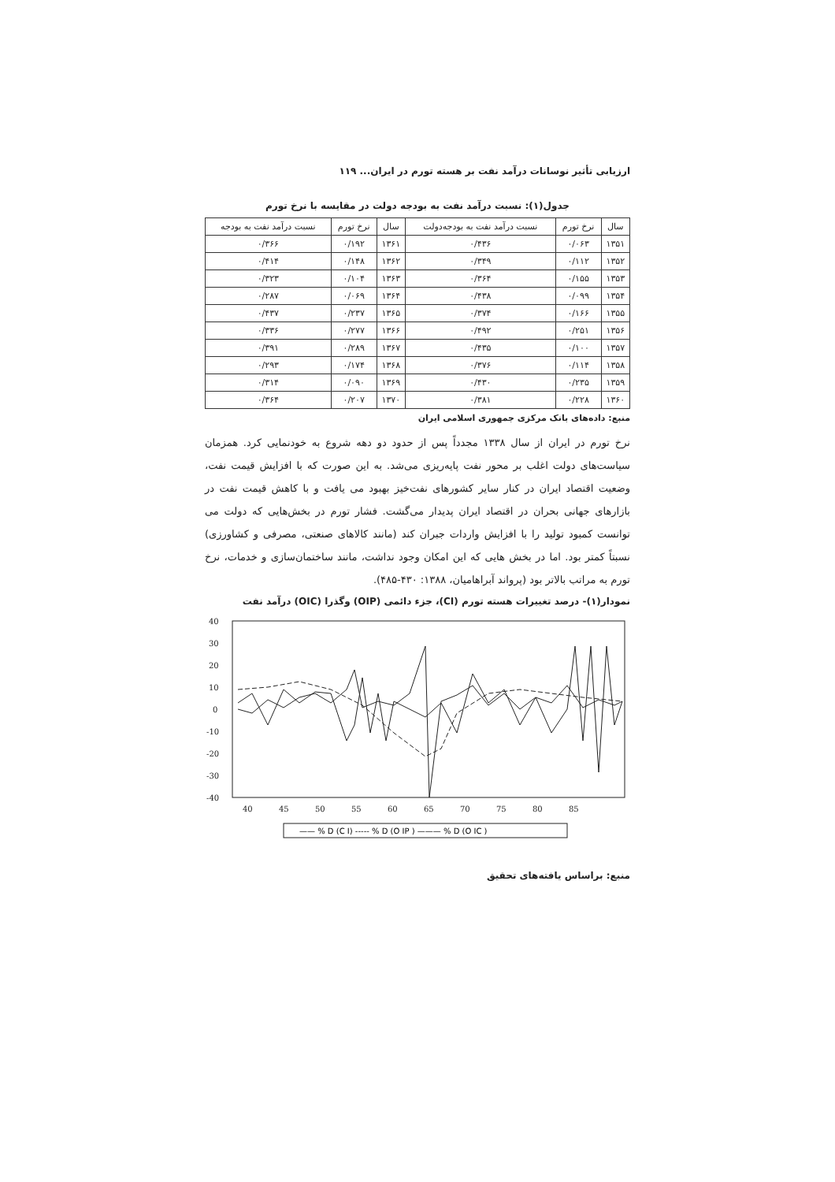ارزیابی تأثیر نوسانات درآمد نفت بر هسته تورم در ایران... ۱۱۹
جدول(۱): نسبت درآمد نفت به بودجه دولت در مقایسه با نرخ تورم
| سال | نرخ تورم | نسبت درآمد نفت به بودجه‌دولت | سال | نرخ تورم | نسبت درآمد نفت به بودجه |
| --- | --- | --- | --- | --- | --- |
| ۱۳۵۱ | ۰/۰۶۳ | ۰/۴۳۶ | ۱۳۶۱ | ۰/۱۹۲ | ۰/۳۶۶ |
| ۱۳۵۲ | ۰/۱۱۲ | ۰/۳۴۹ | ۱۳۶۲ | ۰/۱۴۸ | ۰/۴۱۴ |
| ۱۳۵۳ | ۰/۱۵۵ | ۰/۳۶۴ | ۱۳۶۳ | ۰/۱۰۴ | ۰/۳۲۳ |
| ۱۳۵۴ | ۰/۰۹۹ | ۰/۴۳۸ | ۱۳۶۴ | ۰/۰۶۹ | ۰/۲۸۷ |
| ۱۳۵۵ | ۰/۱۶۶ | ۰/۳۷۴ | ۱۳۶۵ | ۰/۲۳۷ | ۰/۴۳۷ |
| ۱۳۵۶ | ۰/۲۵۱ | ۰/۴۹۲ | ۱۳۶۶ | ۰/۲۷۷ | ۰/۳۳۶ |
| ۱۳۵۷ | ۰/۱۰۰ | ۰/۴۳۵ | ۱۳۶۷ | ۰/۲۸۹ | ۰/۳۹۱ |
| ۱۳۵۸ | ۰/۱۱۴ | ۰/۳۷۶ | ۱۳۶۸ | ۰/۱۷۴ | ۰/۲۹۳ |
| ۱۳۵۹ | ۰/۲۳۵ | ۰/۴۳۰ | ۱۳۶۹ | ۰/۰۹۰ | ۰/۳۱۴ |
| ۱۳۶۰ | ۰/۲۲۸ | ۰/۳۸۱ | ۱۳۷۰ | ۰/۲۰۷ | ۰/۳۶۴ |
منبع: داده‌های بانک مرکزی جمهوری اسلامی ایران
نرخ تورم در ایران از سال ۱۳۳۸ مجدداً پس از حدود دو دهه شروع به خودنمایی کرد. همزمان سیاست‌های دولت اغلب بر محور نفت پایه‌ریزی می‌شد. به این صورت که با افزایش قیمت نفت، وضعیت اقتصاد ایران در کنار سایر کشورهای نفت‌خیز بهبود می یافت و با کاهش قیمت نفت در بازارهای جهانی بحران در اقتصاد ایران پدیدار می‌گشت. فشار تورم در بخش‌هایی که دولت می توانست کمبود تولید را با افزایش واردات جبران کند (مانند کالاهای صنعتی، مصرفی و کشاورزی) نسبتاً کمتر بود. اما در بخش هایی که این امکان وجود نداشت، مانند ساختمان‌سازی و خدمات، نرخ تورم به مراتب بالاتر بود (پرواند آبراهامیان، ۱۳۸۸: ۴۳۰-۴۸۵).
نمودار(۱)- درصد تغییرات هسته تورم (CI)، جزء دائمی (OIP) وگذرا (OIC) درآمد نفت
40
30
20
10
0
-10
-20
-30
-40
40
45
50
55
60
65
70
75
80
85
—— % D (C I) ----- % D (O IP ) ——— % D (O IC )
منبع: براساس یافته‌های تحقیق